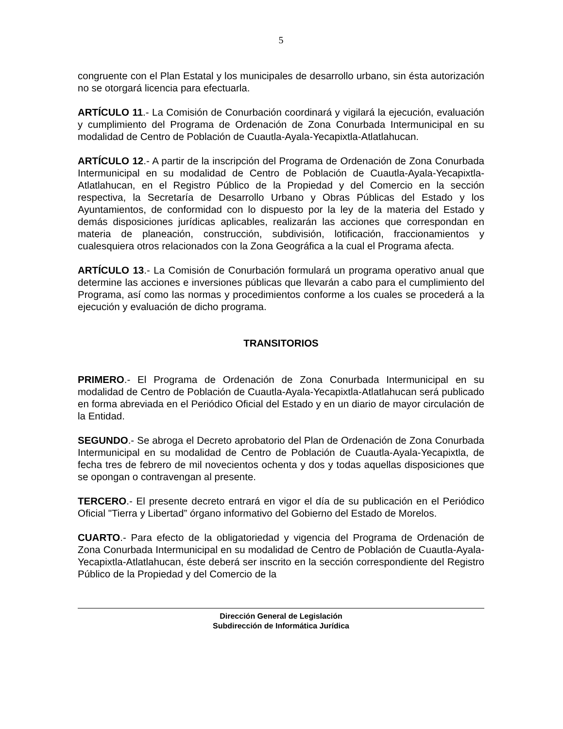5
congruente con el Plan Estatal y los municipales de desarrollo urbano, sin ésta autorización no se otorgará licencia para efectuarla.
ARTÍCULO 11.- La Comisión de Conurbación coordinará y vigilará la ejecución, evaluación y cumplimiento del Programa de Ordenación de Zona Conurbada Intermunicipal en su modalidad de Centro de Población de Cuautla-Ayala-Yecapixtla-Atlatlahucan.
ARTÍCULO 12.- A partir de la inscripción del Programa de Ordenación de Zona Conurbada Intermunicipal en su modalidad de Centro de Población de Cuautla-Ayala-Yecapixtla-Atlatlahucan, en el Registro Público de la Propiedad y del Comercio en la sección respectiva, la Secretaría de Desarrollo Urbano y Obras Públicas del Estado y los Ayuntamientos, de conformidad con lo dispuesto por la ley de la materia del Estado y demás disposiciones jurídicas aplicables, realizarán las acciones que correspondan en materia de planeación, construcción, subdivisión, lotificación, fraccionamientos y cualesquiera otros relacionados con la Zona Geográfica a la cual el Programa afecta.
ARTÍCULO 13.- La Comisión de Conurbación formulará un programa operativo anual que determine las acciones e inversiones públicas que llevarán a cabo para el cumplimiento del Programa, así como las normas y procedimientos conforme a los cuales se procederá a la ejecución y evaluación de dicho programa.
TRANSITORIOS
PRIMERO.- El Programa de Ordenación de Zona Conurbada Intermunicipal en su modalidad de Centro de Población de Cuautla-Ayala-Yecapixtla-Atlatlahucan será publicado en forma abreviada en el Periódico Oficial del Estado y en un diario de mayor circulación de la Entidad.
SEGUNDO.- Se abroga el Decreto aprobatorio del Plan de Ordenación de Zona Conurbada Intermunicipal en su modalidad de Centro de Población de Cuautla-Ayala-Yecapixtla, de fecha tres de febrero de mil novecientos ochenta y dos y todas aquellas disposiciones que se opongan o contravengan al presente.
TERCERO.- El presente decreto entrará en vigor el día de su publicación en el Periódico Oficial "Tierra y Libertad” órgano informativo del Gobierno del Estado de Morelos.
CUARTO.- Para efecto de la obligatoriedad y vigencia del Programa de Ordenación de Zona Conurbada Intermunicipal en su modalidad de Centro de Población de Cuautla-Ayala-Yecapixtla-Atlatlahucan, éste deberá ser inscrito en la sección correspondiente del Registro Público de la Propiedad y del Comercio de la
Dirección General de Legislación
Subdirección de Informática Jurídica